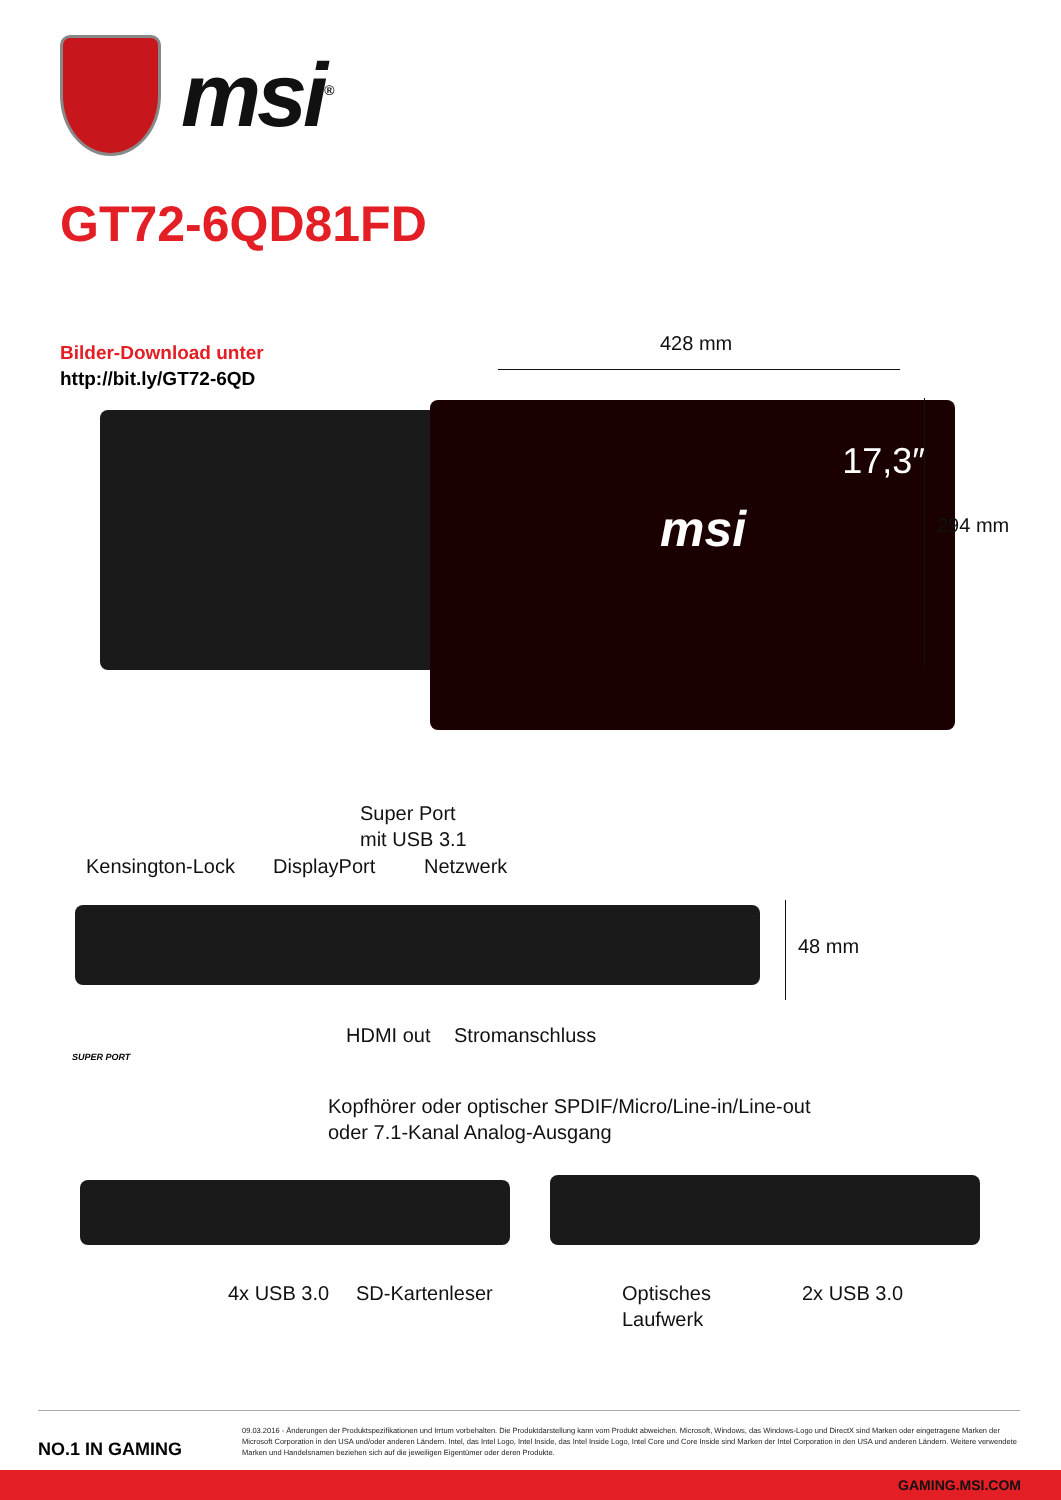msi<sup>®</sup>
GT72-6QD81FD
Bilder-Download unter
http://bit.ly/GT72-6QD
428 mm
17,3″
msi
294 mm
Super Port
mit USB 3.1
Kensington-Lock DisplayPort Netzwerk
48 mm
SUPER PORT
HDMI out Stromanschluss
Kopfhörer oder optischer SPDIF/Micro/Line-in/Line-out
oder 7.1-Kanal Analog-Ausgang
4x USB 3.0 SD-Kartenleser
Optisches
Laufwerk
2x USB 3.0
NO.1 IN GAMING
09.03.2016 - Änderungen der Produktspezifikationen und Irrtum vorbehalten. Die Produktdarstellung kann vom Produkt abweichen. Microsoft, Windows, das Windows-Logo und DirectX sind Marken oder eingetragene Marken der Microsoft Corporation in den USA und/oder anderen Ländern. Intel, das Intel Logo, Intel Inside, das Intel Inside Logo, Intel Core und Core Inside sind Marken der Intel Corporation in den USA und anderen Ländern. Weitere verwendete Marken und Handelsnamen beziehen sich auf die jeweiligen Eigentümer oder deren Produkte.
GAMING.MSI.COM